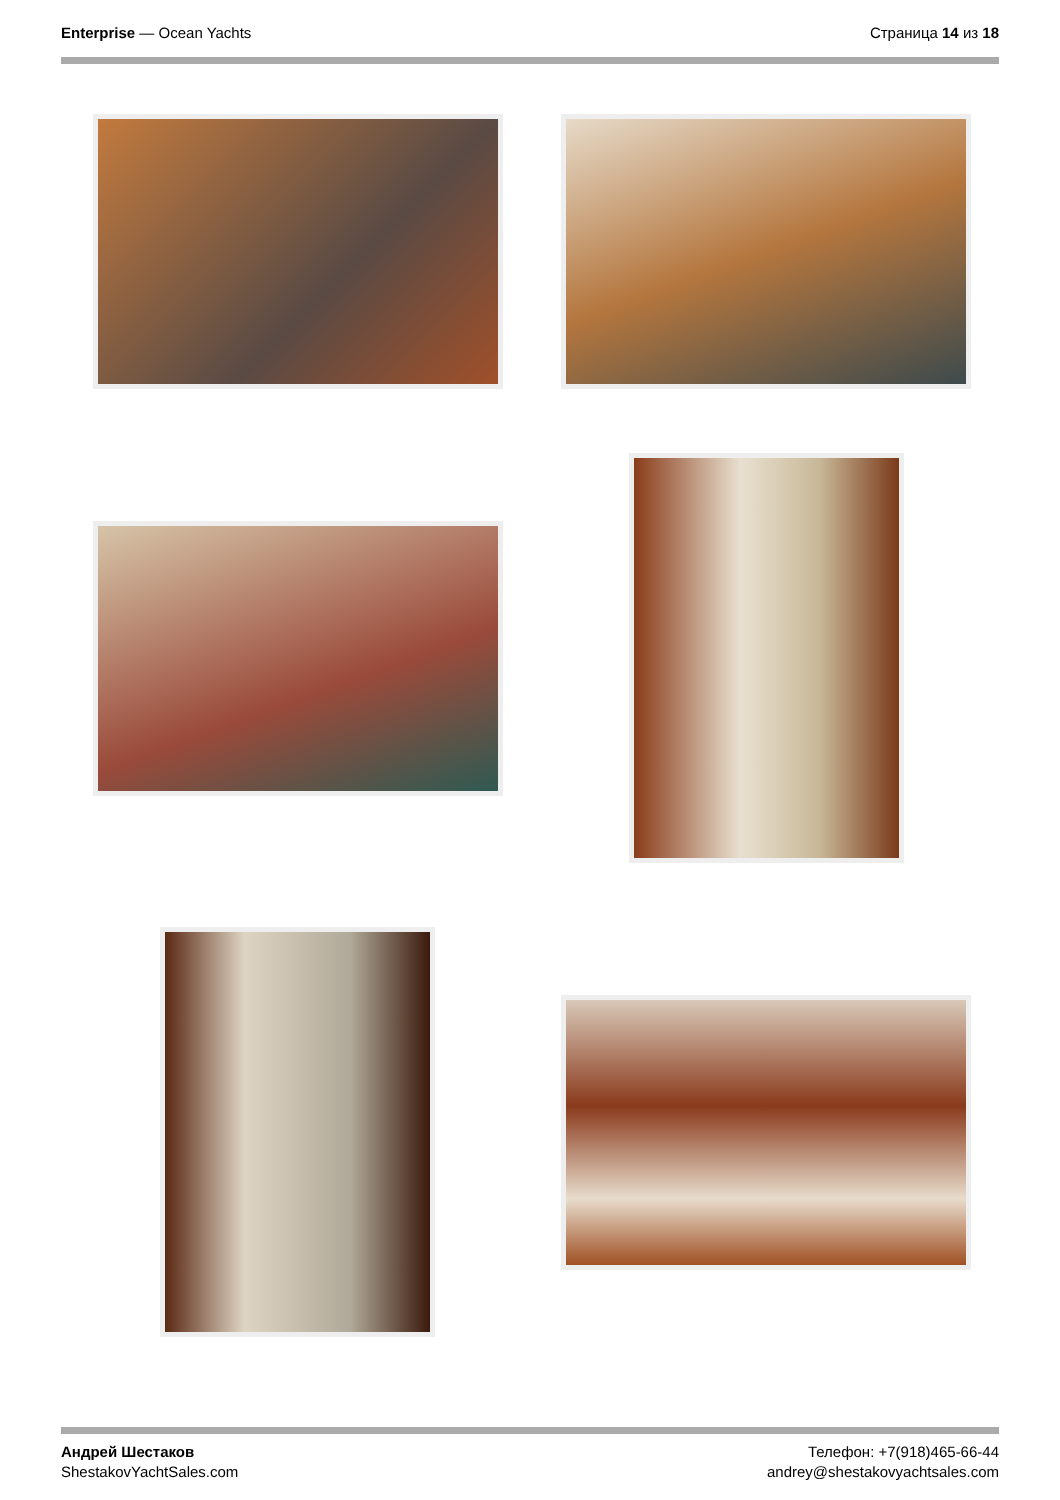Enterprise — Ocean Yachts Страница 14 из 18
Андрей Шестаков
ShestakovYachtSales.com
Телефон: +7(918)465-66-44
andrey@shestakovyachtsales.com